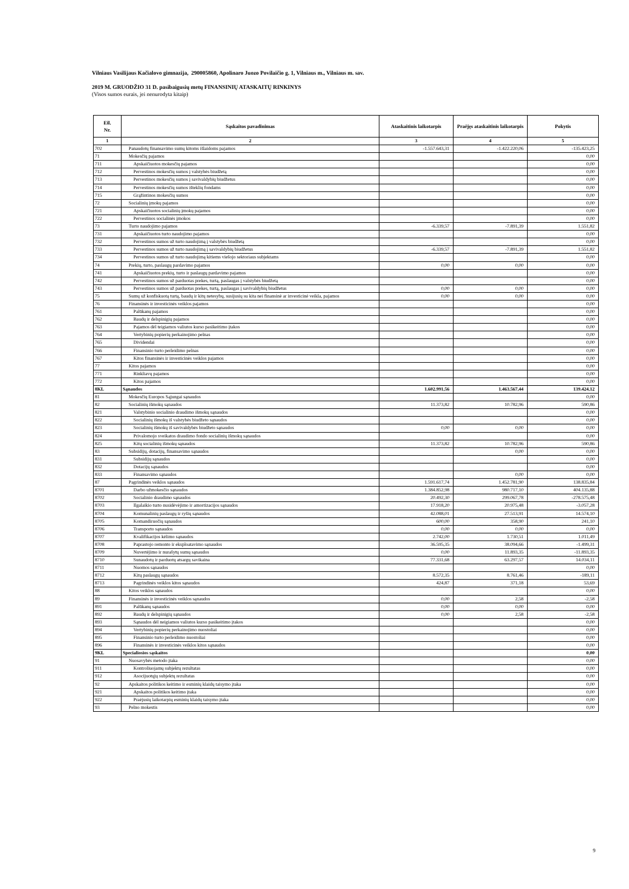Vilniaus Vasilijaus Kačialovo gimnazija, 290005860, Apolinaro Juozo Povilaičio g. 1, Vilniaus m., Vilniaus m. sav.
2019 M. GRUODŽIO 31 D. pasibaigusių metų FINANSINIŲ ATASKAITŲ RINKINYS
(Visos sumos eurais, jei nenurodyta kitaip)
| Eil. Nr. | Sąskaitos pavadinimas | Ataskaitinis laikotarpis | Praėjęs ataskaitinis laikotarpis | Pokytis |
| --- | --- | --- | --- | --- |
| 1 | 2 | 3 | 4 | 5 |
| 702 | Panaudotų finansavimo sumų kitoms išlaidoms pajamos | -1.557.643,31 | -1.422.220,06 | -135.423,25 |
| 71 | Mokesčių pajamos | | | 0,00 |
| 711 | Apskaičiuotos mokesčių pajamos | | | 0,00 |
| 712 | Pervestinos mokesčių sumos į valstybės biudžetą | | | 0,00 |
| 713 | Pervestinos mokesčių sumos į savivaldybių biudžetus | | | 0,00 |
| 714 | Pervestinos mokesčių sumos išteklių fondams | | | 0,00 |
| 715 | Grąžintinos mokesčių sumos | | | 0,00 |
| 72 | Socialinių įmokų pajamos | | | 0,00 |
| 721 | Apskaičiuotos socialinių įmokų pajamos | | | 0,00 |
| 722 | Pervestinos socialinės įmokos | | | 0,00 |
| 73 | Turto naudojimo pajamos | -6.339,57 | -7.891,39 | 1.551,82 |
| 731 | Apskaičiuotos turto naudojimo pajamos | | | 0,00 |
| 732 | Pervestinos sumos už turto naudojimą į valstybės biudžetą | | | 0,00 |
| 733 | Pervestinos sumos už turto naudojimą į savivaldybių biudžetus | -6.339,57 | -7.891,39 | 1.551,82 |
| 734 | Pervestinos sumos už turto naudojimą kitiems viešojo sektoriaus subjektams | | | 0,00 |
| 74 | Prekių, turto, paslaugų pardavimo pajamos | 0,00 | 0,00 | 0,00 |
| 741 | Apskaičiuotos prekių, turto ir paslaugų pardavimo pajamos | | | 0,00 |
| 742 | Pervestinos sumos už parduotas prekes, turtą, paslaugas į valstybės biudžetą | | | 0,00 |
| 743 | Pervestinos sumos už parduotas prekes, turtą, paslaugas į savivaldybių biudžetus | 0,00 | 0,00 | 0,00 |
| 75 | Sumų už konfiskuotą turtą, baudų ir kitų netesybų, susijusių su kita nei finansinė ar investicinė veikla, pajamos | 0,00 | 0,00 | 0,00 |
| 76 | Finansinės ir investicinės veiklos pajamos | | | 0,00 |
| 761 | Palūkanų pajamos | | | 0,00 |
| 762 | Baudų ir delspinigių pajamos | | | 0,00 |
| 763 | Pajamos dėl teigiamos valiutos kurso pasikeitimo įtakos | | | 0,00 |
| 764 | Vertybinių popierių perkainojimo pelnas | | | 0,00 |
| 765 | Dividendai | | | 0,00 |
| 766 | Finansinio turto perleidimo pelnas | | | 0,00 |
| 767 | Kitos finansinės ir investicinės veiklos pajamos | | | 0,00 |
| 77 | Kitos pajamos | | | 0,00 |
| 771 | Rinkliavų pajamos | | | 0,00 |
| 772 | Kitos pajamos | | | 0,00 |
| 8KL | Sąnaudos | 1.602.991,56 | 1.463.567,44 | 139.424,12 |
| 81 | Mokesčių Europos Sąjungai sąnaudos | | | 0,00 |
| 82 | Socialinių išmokų sąnaudos | 11.373,82 | 10.782,96 | 590,86 |
| 821 | Valstybinio socialinio draudimo išmokų sąnaudos | | | 0,00 |
| 822 | Socialinių išmokų iš valstybės biudžeto sąnaudos | | | 0,00 |
| 823 | Socialinių išmokų iš savivaldybės biudžeto sąnaudos | 0,00 | 0,00 | 0,00 |
| 824 | Privalomojo sveikatos draudimo fondo socialinių išmokų sąnaudos | | | 0,00 |
| 825 | Kitų socialinių išmokų sąnaudos | 11.373,82 | 10.782,96 | 590,86 |
| 83 | Subsidijų, dotacijų, finansavimo sąnaudos | | 0,00 | 0,00 |
| 831 | Subsidijų sąnaudos | | | 0,00 |
| 832 | Dotacijų sąnaudos | | | 0,00 |
| 833 | Finansavimo sąnaudos | | 0,00 | 0,00 |
| 87 | Pagrindinės veiklos sąnaudos | 1.591.617,74 | 1.452.781,90 | 138.835,84 |
| 8701 | Darbo užmokesčio sąnaudos | 1.384.852,98 | 980.717,10 | 404.135,88 |
| 8702 | Socialinio draudimo sąnaudos | 20.492,30 | 299.067,78 | -278.575,48 |
| 8703 | Ilgalaikio turto nusidėvėjimo ir amortizacijos sąnaudos | 17.918,20 | 20.975,48 | -3.057,28 |
| 8704 | Komunalinių paslaugų ir ryšių sąnaudos | 42.088,01 | 27.513,91 | 14.574,10 |
| 8705 | Komandiruočių sąnaudos | 600,00 | 358,90 | 241,10 |
| 8706 | Transporto sąnaudos | 0,00 | 0,00 | 0,00 |
| 8707 | Kvalifikacijos kėlimo sąnaudos | 2.742,00 | 1.730,51 | 1.011,49 |
| 8708 | Paprastojo remonto ir eksploatavimo sąnaudos | 36.595,35 | 38.094,66 | -1.499,31 |
| 8709 | Nuvertėjimo ir nurašytų sumų sąnaudos | 0,00 | 11.893,35 | -11.893,35 |
| 8710 | Sunaudotų ir parduotų atsargų savikaina | 77.331,68 | 63.297,57 | 14.034,11 |
| 8711 | Nuomos sąnaudos | | | 0,00 |
| 8712 | Kitų paslaugų sąnaudos | 8.572,35 | 8.761,46 | -189,11 |
| 8713 | Pagrindinės veiklos kitos sąnaudos | 424,87 | 371,18 | 53,69 |
| 88 | Kitos veiklos sąnaudos | | | 0,00 |
| 89 | Finansinės ir investicinės veiklos sąnaudos | 0,00 | 2,58 | -2,58 |
| 891 | Palūkanų sąnaudos | 0,00 | 0,00 | 0,00 |
| 892 | Baudų ir delspinigių sąnaudos | 0,00 | 2,58 | -2,58 |
| 893 | Sąnaudos dėl neigiamos valiutos kurso pasikeitimo įtakos | | | 0,00 |
| 894 | Vertybinių popierių perkainojimo nuostoliai | | | 0,00 |
| 895 | Finansinio turto perleidimo nuostoliai | | | 0,00 |
| 896 | Finansinės ir investicinės veiklos kitos sąnaudos | | | 0,00 |
| 9KL | Specialiosios sąskaitos | | | 0,00 |
| 91 | Nuosavybės metodo įtaka | | | 0,00 |
| 911 | Kontroliuojamų subjektų rezultatas | | | 0,00 |
| 912 | Asocijuotųjų subjektų rezultatas | | | 0,00 |
| 92 | Apskaitos politikos keitimo ir esminių klaidų taisymo įtaka | | | 0,00 |
| 921 | Apskaitos politikos keitimo įtaka | | | 0,00 |
| 922 | Praėjusių laikotarpių esminių klaidų taisymo įtaka | | | 0,00 |
| 93 | Pelno mokestis | | | 0,00 |
9